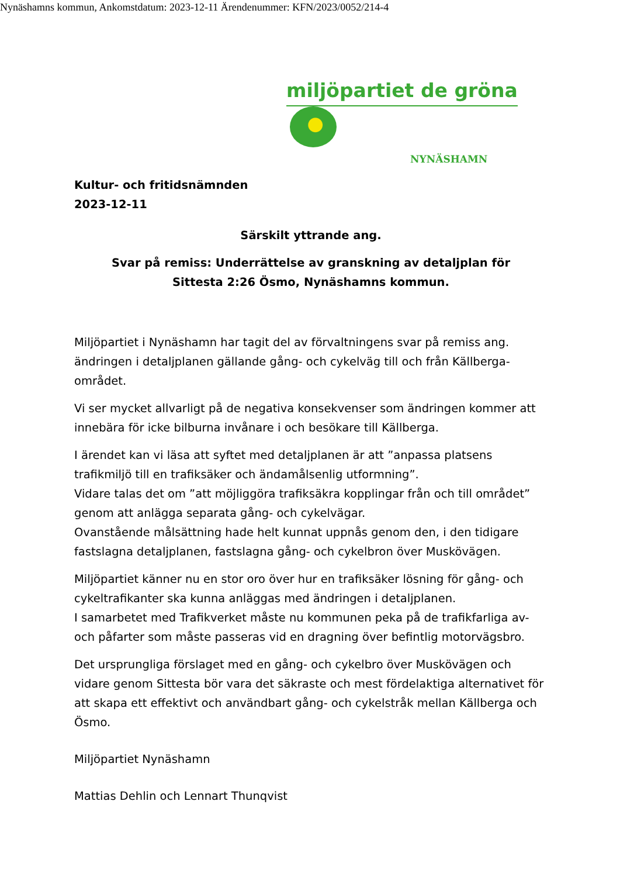Nynäshamns kommun, Ankomstdatum: 2023-12-11 Ärendenummer: KFN/2023/0052/214-4
miljöpartiet de gröna
NYNÄSHAMN
Kultur- och fritidsnämnden
2023-12-11
Särskilt yttrande ang.
Svar på remiss: Underrättelse av granskning av detaljplan för
Sittesta 2:26 Ösmo, Nynäshamns kommun.
Miljöpartiet i Nynäshamn har tagit del av förvaltningens svar på remiss ang. ändringen i detaljplanen gällande gång- och cykelväg till och från Källberga-området.
Vi ser mycket allvarligt på de negativa konsekvenser som ändringen kommer att innebära för icke bilburna invånare i och besökare till Källberga.
I ärendet kan vi läsa att syftet med detaljplanen är att ”anpassa platsens trafikmiljö till en trafiksäker och ändamålsenlig utformning”.
Vidare talas det om ”att möjliggöra trafiksäkra kopplingar från och till området” genom att anlägga separata gång- och cykelvägar.
Ovanstående målsättning hade helt kunnat uppnås genom den, i den tidigare fastslagna detaljplanen, fastslagna gång- och cykelbron över Muskövägen.
Miljöpartiet känner nu en stor oro över hur en trafiksäker lösning för gång- och cykeltrafikanter ska kunna anläggas med ändringen i detaljplanen.
I samarbetet med Trafikverket måste nu kommunen peka på de trafikfarliga av- och påfarter som måste passeras vid en dragning över befintlig motorvägsbro.
Det ursprungliga förslaget med en gång- och cykelbro över Muskövägen och vidare genom Sittesta bör vara det säkraste och mest fördelaktiga alternativet för att skapa ett effektivt och användbart gång- och cykelstråk mellan Källberga och Ösmo.
Miljöpartiet Nynäshamn
Mattias Dehlin och Lennart Thunqvist